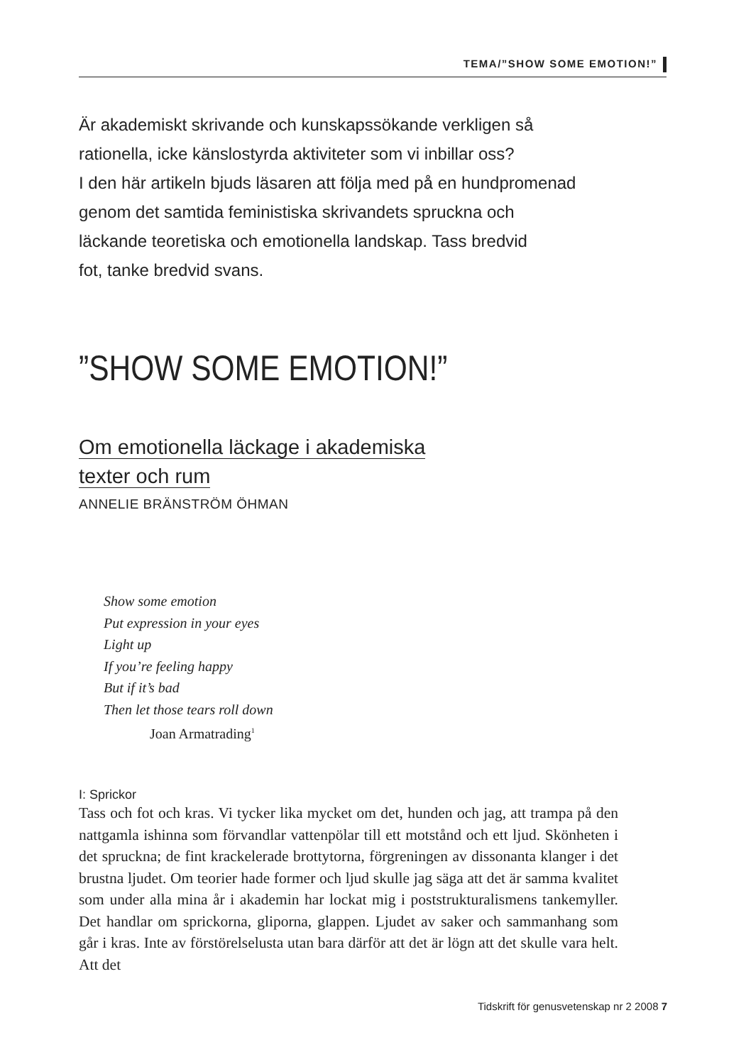TEMA/”SHOW SOME EMOTION!”
Är akademiskt skrivande och kunskapssökande verkligen så
rationella, icke känslostyrda aktiviteter som vi inbillar oss?
I den här artikeln bjuds läsaren att följa med på en hundpromenad
genom det samtida feministiska skrivandets spruckna och
läckande teoretiska och emotionella landskap. Tass bredvid
fot, tanke bredvid svans.
”SHOW SOME EMOTION!”
Om emotionella läckage i akademiska
texter och rum
ANNELIE BRÄNSTRÖM ÖHMAN
Show some emotion
Put expression in your eyes
Light up
If you’re feeling happy
But if it’s bad
Then let those tears roll down
Joan Armatrading<sup>1</sup>
I: Sprickor
Tass och fot och kras. Vi tycker lika mycket om det, hunden och jag, att trampa på den nattgamla ishinna som förvandlar vattenpölar till ett motstånd och ett ljud. Skönheten i det spruckna; de fint krackelerade brottytorna, förgreningen av dissonanta klanger i det brustna ljudet. Om teorier hade former och ljud skulle jag säga att det är samma kvalitet som under alla mina år i akademin har lockat mig i poststrukturalismens tankemyller. Det handlar om sprickorna, gliporna, glappen. Ljudet av saker och sammanhang som går i kras. Inte av förstörelselusta utan bara därför att det är lögn att det skulle vara helt. Att det
Tidskrift för genusvetenskap nr 2 2008 7